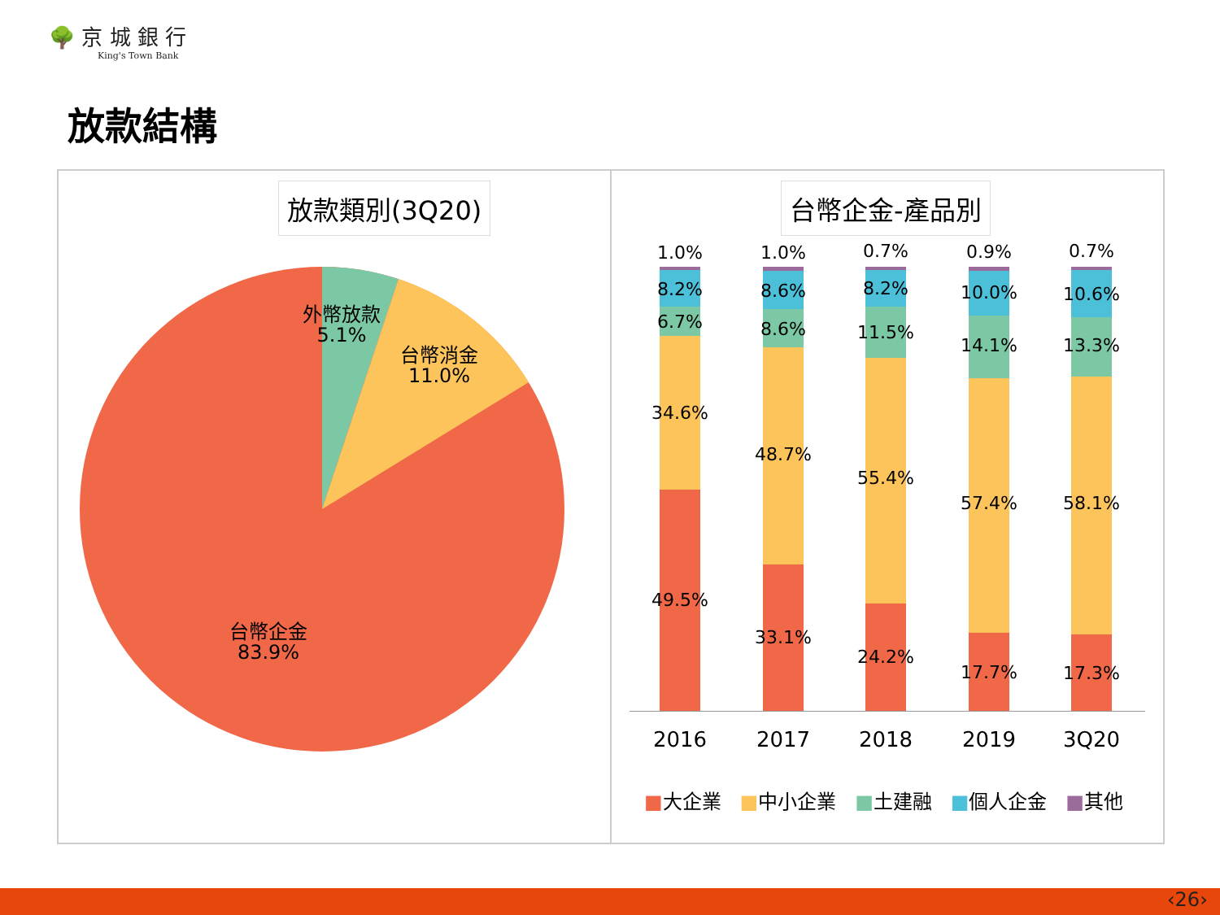🌳 京 城 銀 行
King's Town Bank
放款結構
放款類別(3Q20)
外幣放款
5.1%
台幣消金
11.0%
台幣企金
83.9%
台幣企金-產品別
1.0%
8.2%
6.7%
34.6%
49.5%
1.0%
8.6%
8.6%
48.7%
33.1%
0.7%
8.2%
11.5%
55.4%
24.2%
0.9%
10.0%
14.1%
57.4%
17.7%
0.7%
10.6%
13.3%
58.1%
17.3%
2016 2017 2018 2019 3Q20
■大企業 ■中小企業 ■土建融 ■個人企金 ■其他
‹26›